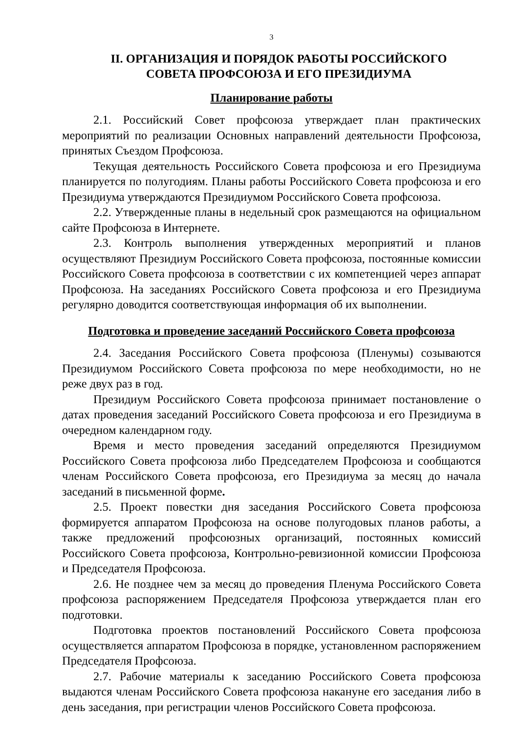3
II. ОРГАНИЗАЦИЯ И ПОРЯДОК РАБОТЫ РОССИЙСКОГО
СОВЕТА ПРОФСОЮЗА И ЕГО ПРЕЗИДИУМА
Планирование работы
2.1. Российский Совет профсоюза утверждает план практических мероприятий по реализации Основных направлений деятельности Профсоюза, принятых Съездом Профсоюза.
Текущая деятельность Российского Совета профсоюза и его Президиума планируется по полугодиям. Планы работы Российского Совета профсоюза и его Президиума утверждаются Президиумом Российского Совета профсоюза.
2.2. Утвержденные планы в недельный срок размещаются на официальном сайте Профсоюза в Интернете.
2.3. Контроль выполнения утвержденных мероприятий и планов осуществляют Президиум Российского Совета профсоюза, постоянные комиссии Российского Совета профсоюза в соответствии с их компетенцией через аппарат Профсоюза. На заседаниях Российского Совета профсоюза и его Президиума регулярно доводится соответствующая информация об их выполнении.
Подготовка и проведение заседаний Российского Совета профсоюза
2.4. Заседания Российского Совета профсоюза (Пленумы) созываются Президиумом Российского Совета профсоюза по мере необходимости, но не реже двух раз в год.
Президиум Российского Совета профсоюза принимает постановление о датах проведения заседаний Российского Совета профсоюза и его Президиума в очередном календарном году.
Время и место проведения заседаний определяются Президиумом Российского Совета профсоюза либо Председателем Профсоюза и сообщаются членам Российского Совета профсоюза, его Президиума за месяц до начала заседаний в письменной форме.
2.5. Проект повестки дня заседания Российского Совета профсоюза формируется аппаратом Профсоюза на основе полугодовых планов работы, а также предложений профсоюзных организаций, постоянных комиссий Российского Совета профсоюза, Контрольно-ревизионной комиссии Профсоюза и Председателя Профсоюза.
2.6. Не позднее чем за месяц до проведения Пленума Российского Совета профсоюза распоряжением Председателя Профсоюза утверждается план его подготовки.
Подготовка проектов постановлений Российского Совета профсоюза осуществляется аппаратом Профсоюза в порядке, установленном распоряжением Председателя Профсоюза.
2.7. Рабочие материалы к заседанию Российского Совета профсоюза выдаются членам Российского Совета профсоюза накануне его заседания либо в день заседания, при регистрации членов Российского Совета профсоюза.